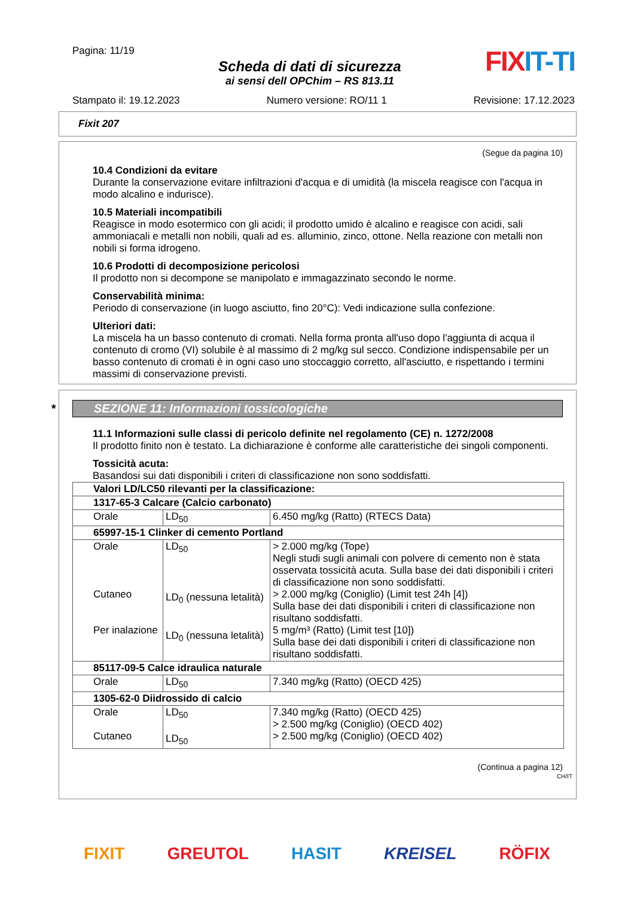Pagina: 11/19
Scheda di dati di sicurezza
ai sensi dell OPChim – RS 813.11
FIX IT-TI
Stampato il: 19.12.2023 Numero versione: RO/11 1 Revisione: 17.12.2023
Fixit 207
(Segue da pagina 10)
10.4 Condizioni da evitare
Durante la conservazione evitare infiltrazioni d'acqua e di umidità (la miscela reagisce con l'acqua in modo alcalino e indurisce).
10.5 Materiali incompatibili
Reagisce in modo esotermico con gli acidi; il prodotto umido è alcalino e reagisce con acidi, sali ammoniacali e metalli non nobili, quali ad es. alluminio, zinco, ottone. Nella reazione con metalli non nobili si forma idrogeno.
10.6 Prodotti di decomposizione pericolosi
Il prodotto non si decompone se manipolato e immagazzinato secondo le norme.
Conservabilità minima:
Periodo di conservazione (in luogo asciutto, fino 20°C): Vedi indicazione sulla confezione.
Ulteriori dati:
La miscela ha un basso contenuto di cromati. Nella forma pronta all'uso dopo l'aggiunta di acqua il contenuto di cromo (VI) solubile è al massimo di 2 mg/kg sul secco. Condizione indispensabile per un basso contenuto di cromati è in ogni caso uno stoccaggio corretto, all'asciutto, e rispettando i termini massimi di conservazione previsti.
* SEZIONE 11: Informazioni tossicologiche
11.1 Informazioni sulle classi di pericolo definite nel regolamento (CE) n. 1272/2008
Il prodotto finito non è testato. La dichiarazione è conforme alle caratteristiche dei singoli componenti.
Tossicità acuta:
Basandosi sui dati disponibili i criteri di classificazione non sono soddisfatti.
| Valori LD/LC50 rilevanti per la classificazione: | | |
| 1317-65-3 Calcare (Calcio carbonato) | | |
| Orale | LD<sub>50</sub> | 6.450 mg/kg (Ratto) (RTECS Data) |
| 65997-15-1 Clinker di cemento Portland | | |
| Orale Cutaneo Per inalazione | LD<sub>50</sub> LD<sub>0</sub> (nessuna letalità) LD<sub>0</sub> (nessuna letalità) | > 2.000 mg/kg (Tope) Negli studi sugli animali con polvere di cemento non è stata osservata tossicità acuta. Sulla base dei dati disponibili i criteri di classificazione non sono soddisfatti. > 2.000 mg/kg (Coniglio) (Limit test 24h [4]) Sulla base dei dati disponibili i criteri di classificazione non risultano soddisfatti. 5 mg/m³ (Ratto) (Limit test [10]) Sulla base dei dati disponibili i criteri di classificazione non risultano soddisfatti. |
| 85117-09-5 Calce idraulica naturale | | |
| Orale | LD<sub>50</sub> | 7.340 mg/kg (Ratto) (OECD 425) |
| 1305-62-0 Diidrossido di calcio | | |
| Orale Cutaneo | LD<sub>50</sub> LD<sub>50</sub> | 7.340 mg/kg (Ratto) (OECD 425) > 2.500 mg/kg (Coniglio) (OECD 402) > 2.500 mg/kg (Coniglio) (OECD 402) |
(Continua a pagina 12)
CH/IT
FIXIT GREUTOL HASIT KREISEL RÖFIX